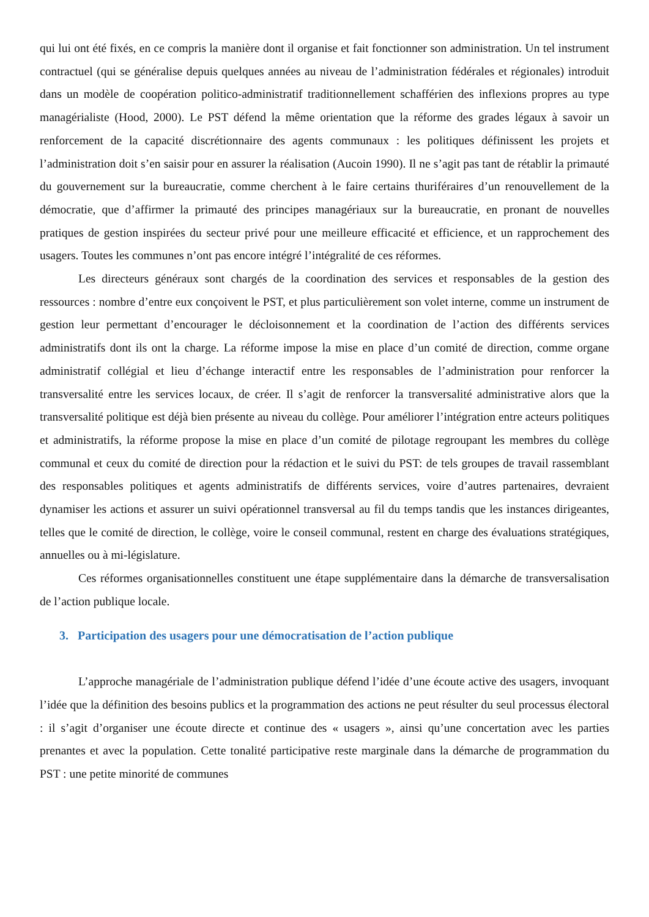qui lui ont été fixés, en ce compris la manière dont il organise et fait fonctionner son administration. Un tel instrument contractuel (qui se généralise depuis quelques années au niveau de l’administration fédérales et régionales) introduit dans un modèle de coopération politico-administratif traditionnellement schafférien des inflexions propres au type managérialiste (Hood, 2000). Le PST défend la même orientation que la réforme des grades légaux à savoir un renforcement de la capacité discrétionnaire des agents communaux : les politiques définissent les projets et l’administration doit s’en saisir pour en assurer la réalisation (Aucoin 1990). Il ne s’agit pas tant de rétablir la primauté du gouvernement sur la bureaucratie, comme cherchent à le faire certains thuriféraires d’un renouvellement de la démocratie, que d’affirmer la primauté des principes managériaux sur la bureaucratie, en pronant de nouvelles pratiques de gestion inspirées du secteur privé pour une meilleure efficacité et efficience, et un rapprochement des usagers. Toutes les communes n’ont pas encore intégré l’intégralité de ces réformes.
Les directeurs généraux sont chargés de la coordination des services et responsables de la gestion des ressources : nombre d’entre eux conçoivent le PST, et plus particulièrement son volet interne, comme un instrument de gestion leur permettant d’encourager le décloisonnement et la coordination de l’action des différents services administratifs dont ils ont la charge. La réforme impose la mise en place d’un comité de direction, comme organe administratif collégial et lieu d’échange interactif entre les responsables de l’administration pour renforcer la transversalité entre les services locaux, de créer. Il s’agit de renforcer la transversalité administrative alors que la transversalité politique est déjà bien présente au niveau du collège. Pour améliorer l’intégration entre acteurs politiques et administratifs, la réforme propose la mise en place d’un comité de pilotage regroupant les membres du collège communal et ceux du comité de direction pour la rédaction et le suivi du PST: de tels groupes de travail rassemblant des responsables politiques et agents administratifs de différents services, voire d’autres partenaires, devraient dynamiser les actions et assurer un suivi opérationnel transversal au fil du temps tandis que les instances dirigeantes, telles que le comité de direction, le collège, voire le conseil communal, restent en charge des évaluations stratégiques, annuelles ou à mi-législature.
Ces réformes organisationnelles constituent une étape supplémentaire dans la démarche de transversalisation de l’action publique locale.
3. Participation des usagers pour une démocratisation de l’action publique
L’approche managériale de l’administration publique défend l’idée d’une écoute active des usagers, invoquant l’idée que la définition des besoins publics et la programmation des actions ne peut résulter du seul processus électoral : il s’agit d’organiser une écoute directe et continue des « usagers », ainsi qu’une concertation avec les parties prenantes et avec la population. Cette tonalité participative reste marginale dans la démarche de programmation du PST : une petite minorité de communes